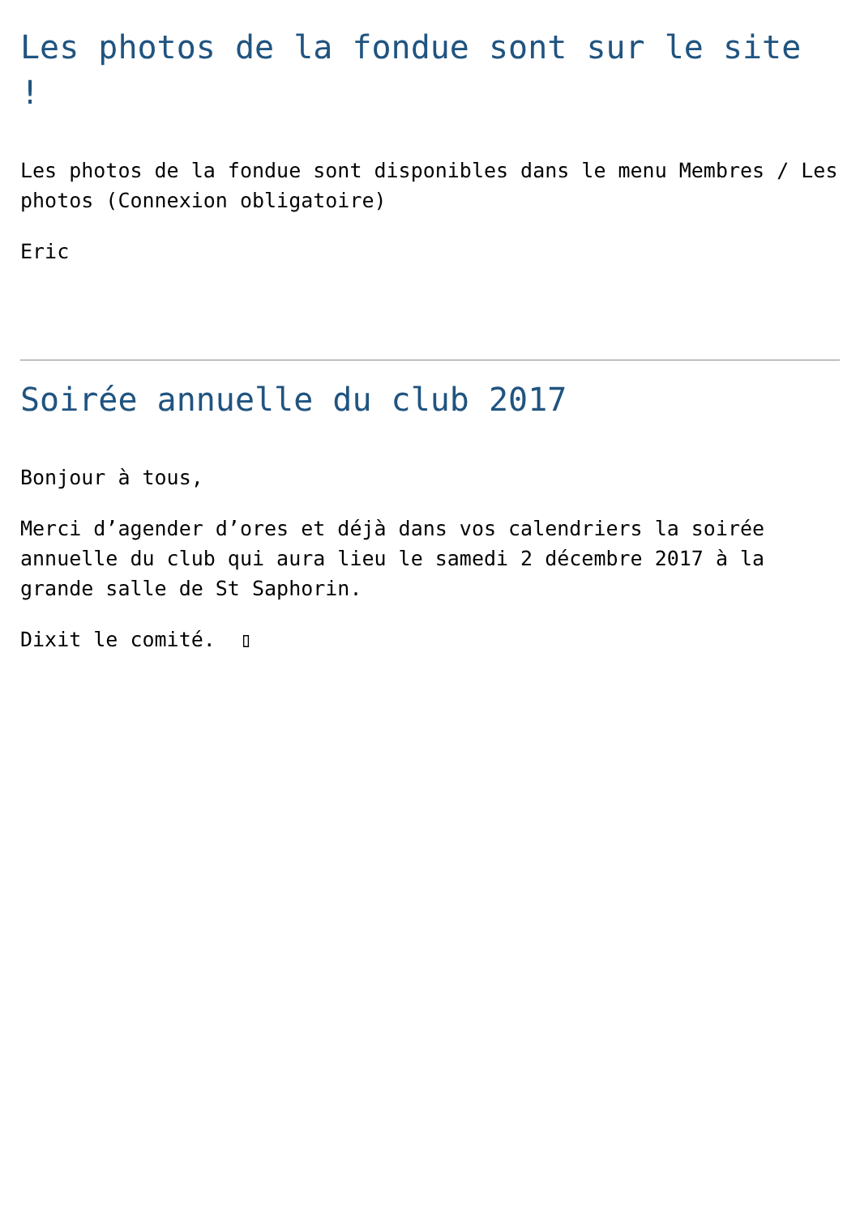Les photos de la fondue sont sur le site !
Les photos de la fondue sont disponibles dans le menu Membres / Les photos (Connexion obligatoire)
Eric
Soirée annuelle du club 2017
Bonjour à tous,
Merci d’agender d’ores et déjà dans vos calendriers la soirée annuelle du club qui aura lieu le samedi 2 décembre 2017 à la grande salle de St Saphorin.
Dixit le comité. ▯